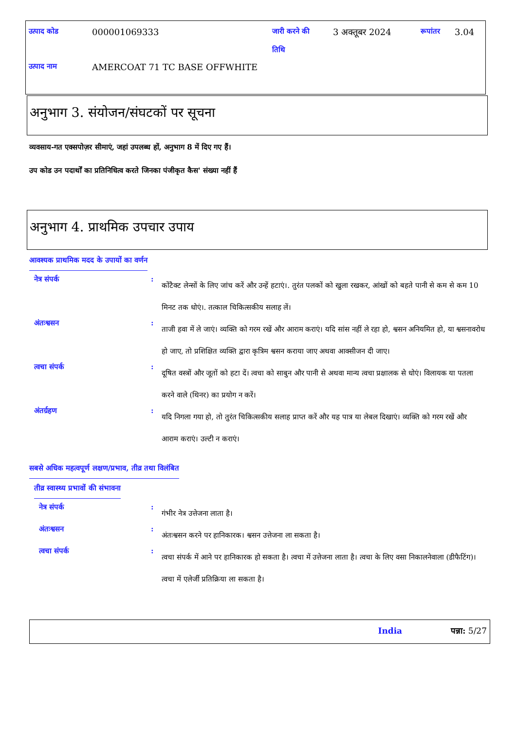उत्पाद कोड 000001069333 जारी करने की
तिथि 3 अक्तूबर 2024 रूपांतर 3.04
उत्पाद नाम AMERCOAT 71 TC BASE OFFWHITE
अनुभाग 3. संयोजन/संघटकों पर सूचना
व्यवसाय-गत एक्सपोज़र सीमाएं, जहां उपलब्ध हों, अनुभाग 8 में दिए गए हैं।
उप कोड उन पदार्थों का प्रतिनिधित्व करते जिनका पंजीकृत कैस' संख्या नहीं हैं
अनुभाग 4. प्राथमिक उपचार उपाय
आवश्यक प्राथमिक मदद के उपायों का वर्णन
नेत्र संपर्क :
कोंटैक्ट लेन्सों के लिए जांच करें और उन्हें हटाएं।. तुरंत पलकों को खुला रखकर, आंखों को बहते पानी से कम से कम 10 मिनट तक धोएं।. तत्काल चिकित्सकीय सलाह लें।
अंतःश्वसन :
ताजी हवा में ले जाएं। व्यक्ति को गरम रखें और आराम कराएं। यदि सांस नहीं ले रहा हो, श्वसन अनियमित हो, या श्वसनावरोध हो जाए, तो प्रशिक्षित व्यक्ति द्वारा कृत्रिम श्वसन कराया जाए अथवा आक्सीजन दी जाए।
त्वचा संपर्क :
दूषित वस्त्रों और जूतों को हटा दें। त्वचा को साबुन और पानी से अथवा मान्य त्वचा प्रक्षालक से धोएं। विलायक या पतला करने वाले (थिनर) का प्रयोग न करें।
अंतर्ग्रहण :
यदि निगला गया हो, तो तुरंत चिकित्सकीय सलाह प्राप्त करें और यह पात्र या लेबल दिखाएं। व्यक्ति को गरम रखें और आराम कराएं। उल्टी न कराएं।
सबसे अधिक महत्वपूर्ण लक्षण/प्रभाव, तीव्र तथा विलंबित
तीव्र स्वास्थ्य प्रभावों की संभावना
नेत्र संपर्क :
गंभीर नेत्र उत्तेजना लाता है।
अंतःश्वसन :
अंतःश्वसन करने पर हानिकारक। श्वसन उत्तेजना ला सकता है।
त्वचा संपर्क :
त्वचा संपर्क में आने पर हानिकारक हो सकता है। त्वचा में उत्तेजना लाता है। त्वचा के लिए वसा निकालनेवाला (डीफैटिंग)। त्वचा में एलेर्जी प्रतिक्रिया ला सकता है।
India पन्ना: 5/27